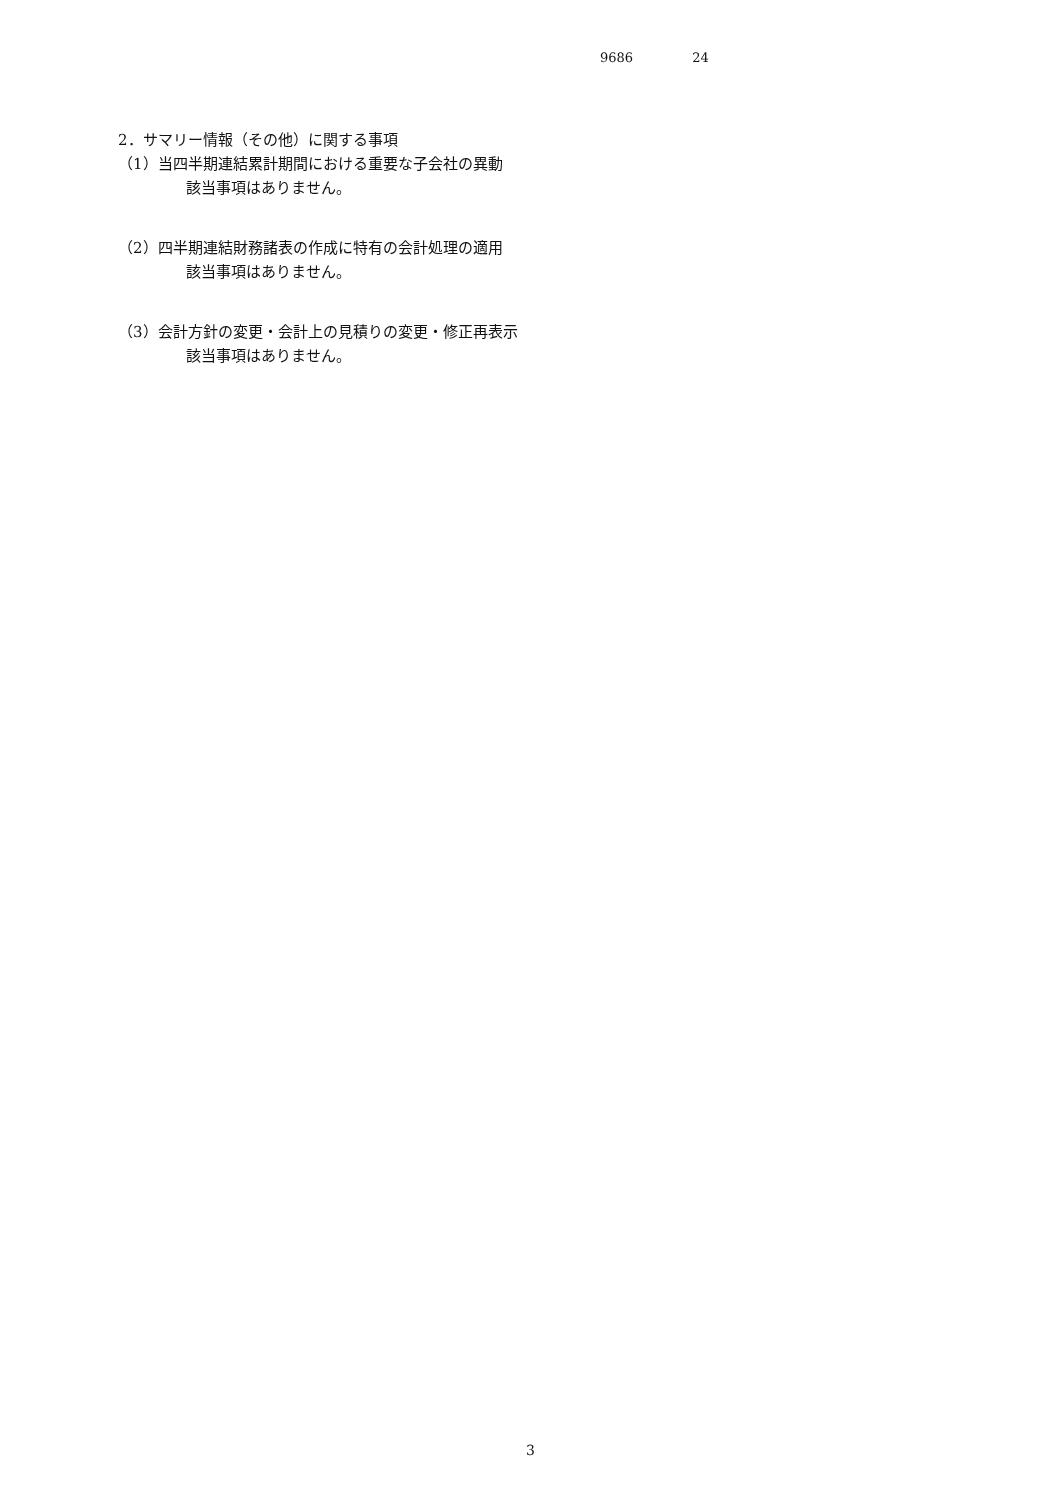9686 24
2．サマリー情報（その他）に関する事項
（1）当四半期連結累計期間における重要な子会社の異動
該当事項はありません。
（2）四半期連結財務諸表の作成に特有の会計処理の適用
該当事項はありません。
（3）会計方針の変更・会計上の見積りの変更・修正再表示
該当事項はありません。
3